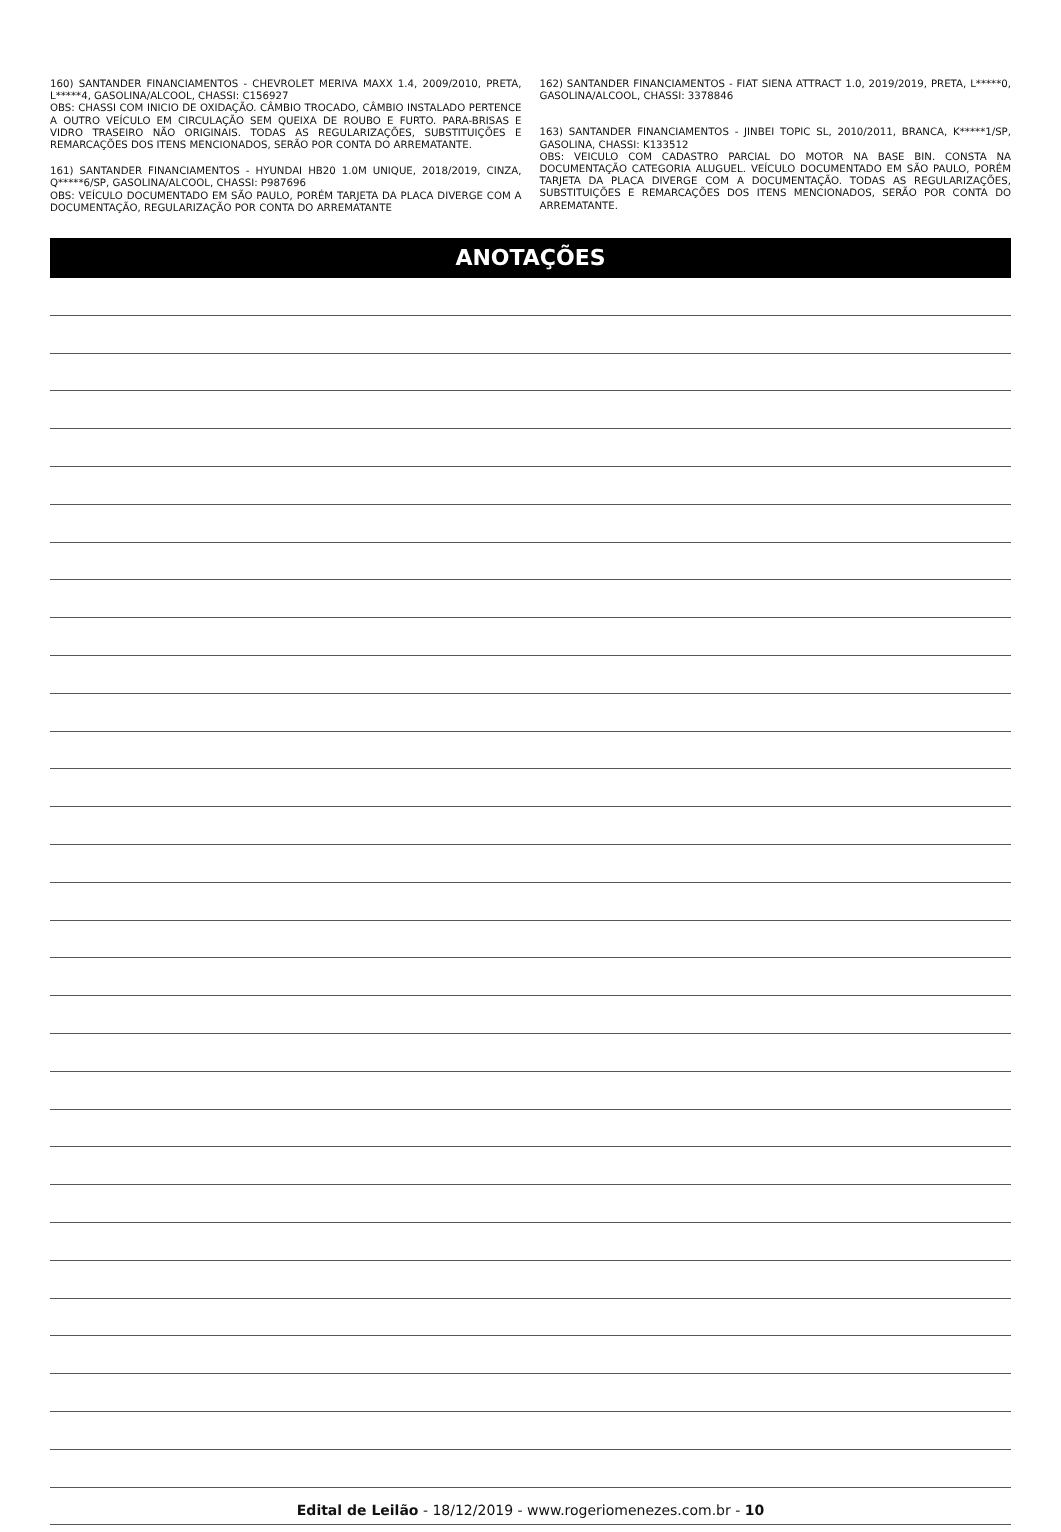160) SANTANDER FINANCIAMENTOS - CHEVROLET MERIVA MAXX 1.4, 2009/2010, PRETA, L*****4, GASOLINA/ALCOOL, CHASSI: C156927
OBS: CHASSI COM INICIO DE OXIDAÇÃO. CÂMBIO TROCADO, CÂMBIO INSTALADO PERTENCE A OUTRO VEÍCULO EM CIRCULAÇÃO SEM QUEIXA DE ROUBO E FURTO. PARA-BRISAS E VIDRO TRASEIRO NÃO ORIGINAIS. TODAS AS REGULARIZAÇÕES, SUBSTITUIÇÕES E REMARCAÇÕES DOS ITENS MENCIONADOS, SERÃO POR CONTA DO ARREMATANTE.
161) SANTANDER FINANCIAMENTOS - HYUNDAI HB20 1.0M UNIQUE, 2018/2019, CINZA, Q*****6/SP, GASOLINA/ALCOOL, CHASSI: P987696
OBS: VEÍCULO DOCUMENTADO EM SÃO PAULO, PORÉM TARJETA DA PLACA DIVERGE COM A DOCUMENTAÇÃO, REGULARIZAÇÃO POR CONTA DO ARREMATANTE
162) SANTANDER FINANCIAMENTOS - FIAT SIENA ATTRACT 1.0, 2019/2019, PRETA, L*****0, GASOLINA/ALCOOL, CHASSI: 3378846
163) SANTANDER FINANCIAMENTOS - JINBEI TOPIC SL, 2010/2011, BRANCA, K*****1/SP, GASOLINA, CHASSI: K133512
OBS: VEICULO COM CADASTRO PARCIAL DO MOTOR NA BASE BIN. CONSTA NA DOCUMENTAÇÃO CATEGORIA ALUGUEL. VEÍCULO DOCUMENTADO EM SÃO PAULO, PORÉM TARJETA DA PLACA DIVERGE COM A DOCUMENTAÇÃO. TODAS AS REGULARIZAÇÕES, SUBSTITUIÇÕES E REMARCAÇÕES DOS ITENS MENCIONADOS, SERÃO POR CONTA DO ARREMATANTE.
ANOTAÇÕES
Edital de Leilão - 18/12/2019 - www.rogeriomenezes.com.br - 10